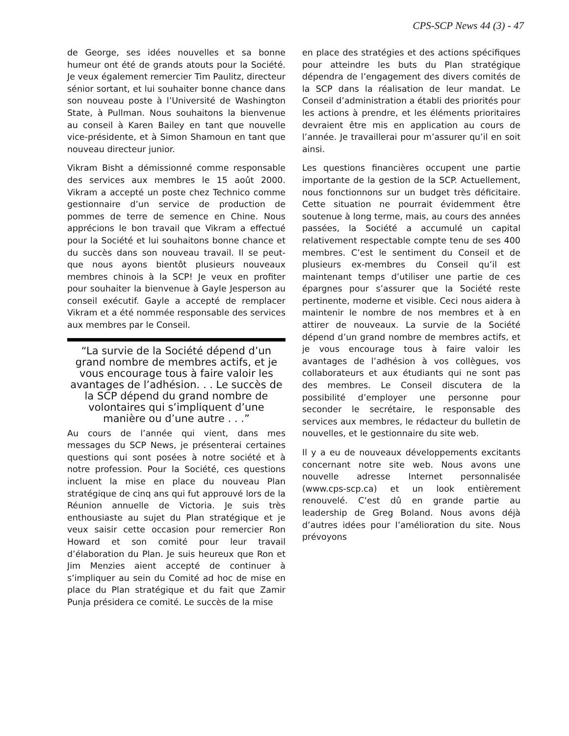CPS-SCP News 44 (3) - 47
de George, ses idées nouvelles et sa bonne humeur ont été de grands atouts pour la Société. Je veux également remercier Tim Paulitz, directeur sénior sortant, et lui souhaiter bonne chance dans son nouveau poste à l’Université de Washington State, à Pullman. Nous souhaitons la bienvenue au conseil à Karen Bailey en tant que nouvelle vice-présidente, et à Simon Shamoun en tant que nouveau directeur junior.
Vikram Bisht a démissionné comme responsable des services aux membres le 15 août 2000. Vikram a accepté un poste chez Technico comme gestionnaire d’un service de production de pommes de terre de semence en Chine. Nous apprécions le bon travail que Vikram a effectué pour la Société et lui souhaitons bonne chance et du succès dans son nouveau travail. Il se peut- que nous ayons bientôt plusieurs nouveaux membres chinois à la SCP! Je veux en profiter pour souhaiter la bienvenue à Gayle Jesperson au conseil exécutif. Gayle a accepté de remplacer Vikram et a été nommée responsable des services aux membres par le Conseil.
“La survie de la Société dépend d’un grand nombre de membres actifs, et je vous encourage tous à faire valoir les avantages de l’adhésion. . . Le succès de la SCP dépend du grand nombre de volontaires qui s’impliquent d’une manière ou d’une autre . . .”
Au cours de l’année qui vient, dans mes messages du SCP News, je présenterai certaines questions qui sont posées à notre société et à notre profession. Pour la Société, ces questions incluent la mise en place du nouveau Plan stratégique de cinq ans qui fut approuvé lors de la Réunion annuelle de Victoria. Je suis très enthousiaste au sujet du Plan stratégique et je veux saisir cette occasion pour remercier Ron Howard et son comité pour leur travail d’élaboration du Plan. Je suis heureux que Ron et Jim Menzies aient accepté de continuer à s’impliquer au sein du Comité ad hoc de mise en place du Plan stratégique et du fait que Zamir Punja présidera ce comité. Le succès de la mise
en place des stratégies et des actions spécifiques pour atteindre les buts du Plan stratégique dépendra de l’engagement des divers comités de la SCP dans la réalisation de leur mandat. Le Conseil d’administration a établi des priorités pour les actions à prendre, et les éléments prioritaires devraient être mis en application au cours de l’année. Je travaillerai pour m’assurer qu’il en soit ainsi.
Les questions financières occupent une partie importante de la gestion de la SCP. Actuellement, nous fonctionnons sur un budget très déficitaire. Cette situation ne pourrait évidemment être soutenue à long terme, mais, au cours des années passées, la Société a accumulé un capital relativement respectable compte tenu de ses 400 membres. C’est le sentiment du Conseil et de plusieurs ex-membres du Conseil qu’il est maintenant temps d’utiliser une partie de ces épargnes pour s’assurer que la Société reste pertinente, moderne et visible. Ceci nous aidera à maintenir le nombre de nos membres et à en attirer de nouveaux. La survie de la Société dépend d’un grand nombre de membres actifs, et je vous encourage tous à faire valoir les avantages de l’adhésion à vos collègues, vos collaborateurs et aux étudiants qui ne sont pas des membres. Le Conseil discutera de la possibilité d’employer une personne pour seconder le secrétaire, le responsable des services aux membres, le rédacteur du bulletin de nouvelles, et le gestionnaire du site web.
Il y a eu de nouveaux développements excitants concernant notre site web. Nous avons une nouvelle adresse Internet personnalisée (www.cps-scp.ca) et un look entièrement renouvelé. C’est dû en grande partie au leadership de Greg Boland. Nous avons déjà d’autres idées pour l’amélioration du site. Nous prévoyons